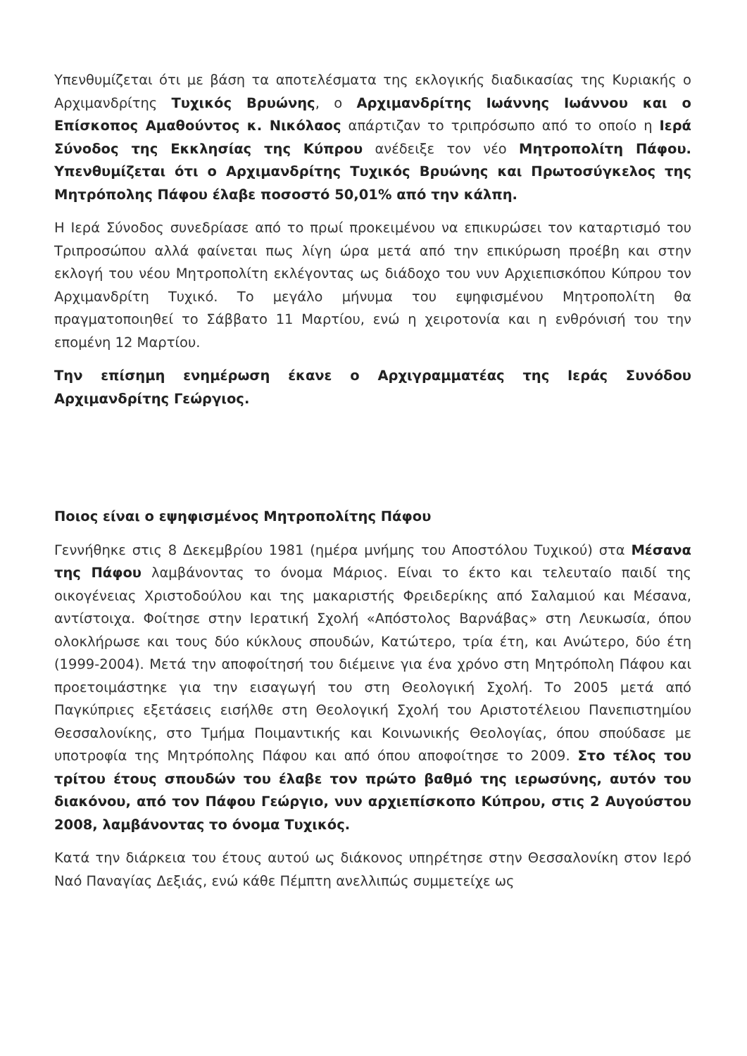Υπενθυμίζεται ότι με βάση τα αποτελέσματα της εκλογικής διαδικασίας της Κυριακής ο Αρχιμανδρίτης Τυχικός Βρυώνης, ο Αρχιμανδρίτης Ιωάννης Ιωάννου και ο Επίσκοπος Αμαθούντος κ. Νικόλαος απάρτιζαν το τριπρόσωπο από το οποίο η Ιερά Σύνοδος της Εκκλησίας της Κύπρου ανέδειξε τον νέο Μητροπολίτη Πάφου. Υπενθυμίζεται ότι ο Αρχιμανδρίτης Τυχικός Βρυώνης και Πρωτοσύγκελος της Μητρόπολης Πάφου έλαβε ποσοστό 50,01% από την κάλπη.
Η Ιερά Σύνοδος συνεδρίασε από το πρωί προκειμένου να επικυρώσει τον καταρτισμό του Τριπροσώπου αλλά φαίνεται πως λίγη ώρα μετά από την επικύρωση προέβη και στην εκλογή του νέου Μητροπολίτη εκλέγοντας ως διάδοχο του νυν Αρχιεπισκόπου Κύπρου τον Αρχιμανδρίτη Τυχικό. Το μεγάλο μήνυμα του εψηφισμένου Μητροπολίτη θα πραγματοποιηθεί το Σάββατο 11 Μαρτίου, ενώ η χειροτονία και η ενθρόνισή του την επομένη 12 Μαρτίου.
Την επίσημη ενημέρωση έκανε ο Αρχιγραμματέας της Ιεράς Συνόδου Αρχιμανδρίτης Γεώργιος.
Ποιος είναι ο εψηφισμένος Μητροπολίτης Πάφου
Γεννήθηκε στις 8 Δεκεμβρίου 1981 (ημέρα μνήμης του Αποστόλου Τυχικού) στα Μέσανα της Πάφου λαμβάνοντας το όνομα Μάριος. Είναι το έκτο και τελευταίο παιδί της οικογένειας Χριστοδούλου και της μακαριστής Φρειδερίκης από Σαλαμιού και Μέσανα, αντίστοιχα. Φοίτησε στην Ιερατική Σχολή «Απόστολος Βαρνάβας» στη Λευκωσία, όπου ολοκλήρωσε και τους δύο κύκλους σπουδών, Κατώτερο, τρία έτη, και Ανώτερο, δύο έτη (1999-2004). Μετά την αποφοίτησή του διέμεινε για ένα χρόνο στη Μητρόπολη Πάφου και προετοιμάστηκε για την εισαγωγή του στη Θεολογική Σχολή. Το 2005 μετά από Παγκύπριες εξετάσεις εισήλθε στη Θεολογική Σχολή του Αριστοτέλειου Πανεπιστημίου Θεσσαλονίκης, στο Τμήμα Ποιμαντικής και Κοινωνικής Θεολογίας, όπου σπούδασε με υποτροφία της Μητρόπολης Πάφου και από όπου αποφοίτησε το 2009. Στο τέλος του τρίτου έτους σπουδών του έλαβε τον πρώτο βαθμό της ιερωσύνης, αυτόν του διακόνου, από τον Πάφου Γεώργιο, νυν αρχιεπίσκοπο Κύπρου, στις 2 Αυγούστου 2008, λαμβάνοντας το όνομα Τυχικός.
Κατά την διάρκεια του έτους αυτού ως διάκονος υπηρέτησε στην Θεσσαλονίκη στον Ιερό Ναό Παναγίας Δεξιάς, ενώ κάθε Πέμπτη ανελλιπώς συμμετείχε ως